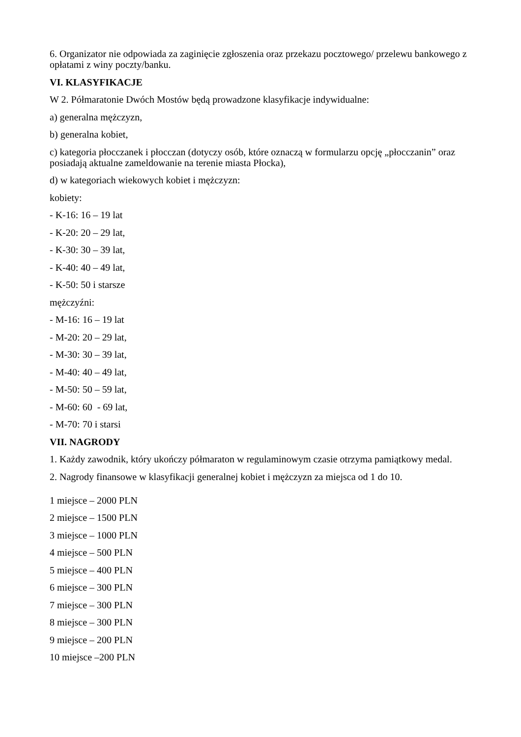6. Organizator nie odpowiada za zaginięcie zgłoszenia oraz przekazu pocztowego/ przelewu bankowego z opłatami z winy poczty/banku.
VI. KLASYFIKACJE
W 2. Półmaratonie Dwóch Mostów będą prowadzone klasyfikacje indywidualne:
a) generalna mężczyzn,
b) generalna kobiet,
c) kategoria płocczanek i płocczan (dotyczy osób, które oznaczą w formularzu opcję „płocczanin” oraz posiadają aktualne zameldowanie na terenie miasta Płocka),
d) w kategoriach wiekowych kobiet i mężczyzn:
kobiety:
- K-16: 16 – 19 lat
- K-20: 20 – 29 lat,
- K-30: 30 – 39 lat,
- K-40: 40 – 49 lat,
- K-50: 50 i starsze
mężczyźni:
- M-16: 16 – 19 lat
- M-20: 20 – 29 lat,
- M-30: 30 – 39 lat,
- M-40: 40 – 49 lat,
- M-50: 50 – 59 lat,
- M-60: 60 - 69 lat,
- M-70: 70 i starsi
VII. NAGRODY
1. Każdy zawodnik, który ukończy półmaraton w regulaminowym czasie otrzyma pamiątkowy medal.
2. Nagrody finansowe w klasyfikacji generalnej kobiet i mężczyzn za miejsca od 1 do 10.
1 miejsce – 2000 PLN
2 miejsce – 1500 PLN
3 miejsce – 1000 PLN
4 miejsce – 500 PLN
5 miejsce – 400 PLN
6 miejsce – 300 PLN
7 miejsce – 300 PLN
8 miejsce – 300 PLN
9 miejsce – 200 PLN
10 miejsce –200 PLN